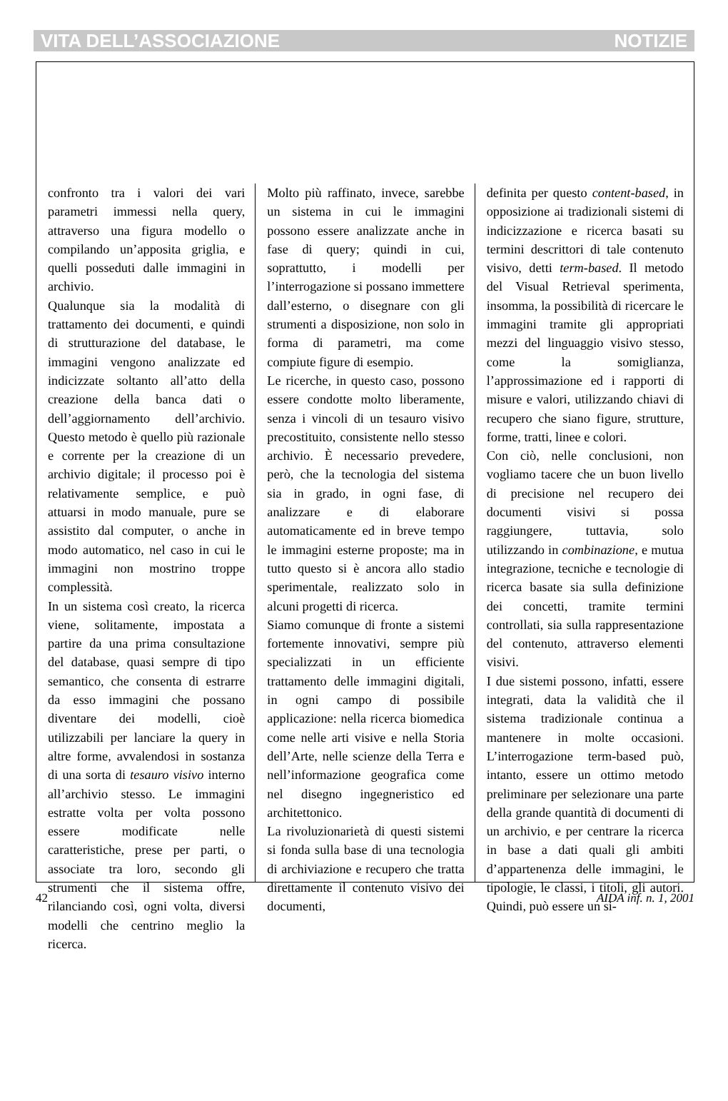VITA DELL’ASSOCIAZIONE NOTIZIE
confronto tra i valori dei vari parametri immessi nella query, attraverso una figura modello o compilando un’apposita griglia, e quelli posseduti dalle immagini in archivio.
Qualunque sia la modalità di trattamento dei documenti, e quindi di strutturazione del database, le immagini vengono analizzate ed indicizzate soltanto all’atto della creazione della banca dati o dell’aggiornamento dell’archivio. Questo metodo è quello più razionale e corrente per la creazione di un archivio digitale; il processo poi è relativamente semplice, e può attuarsi in modo manuale, pure se assistito dal computer, o anche in modo automatico, nel caso in cui le immagini non mostrino troppe complessità.
In un sistema così creato, la ricerca viene, solitamente, impostata a partire da una prima consultazione del database, quasi sempre di tipo semantico, che consenta di estrarre da esso immagini che possano diventare dei modelli, cioè utilizzabili per lanciare la query in altre forme, avvalendosi in sostanza di una sorta di tesauro visivo interno all’archivio stesso. Le immagini estratte volta per volta possono essere modificate nelle caratteristiche, prese per parti, o associate tra loro, secondo gli strumenti che il sistema offre, rilanciando così, ogni volta, diversi modelli che centrino meglio la ricerca.
Molto più raffinato, invece, sarebbe un sistema in cui le immagini possono essere analizzate anche in fase di query; quindi in cui, soprattutto, i modelli per l’interrogazione si possano immettere dall’esterno, o disegnare con gli strumenti a disposizione, non solo in forma di parametri, ma come compiute figure di esempio.
Le ricerche, in questo caso, possono essere condotte molto liberamente, senza i vincoli di un tesauro visivo precostituito, consistente nello stesso archivio. È necessario prevedere, però, che la tecnologia del sistema sia in grado, in ogni fase, di analizzare e di elaborare automaticamente ed in breve tempo le immagini esterne proposte; ma in tutto questo si è ancora allo stadio sperimentale, realizzato solo in alcuni progetti di ricerca.
Siamo comunque di fronte a sistemi fortemente innovativi, sempre più specializzati in un efficiente trattamento delle immagini digitali, in ogni campo di possibile applicazione: nella ricerca biomedica come nelle arti visive e nella Storia dell’Arte, nelle scienze della Terra e nell’informazione geografica come nel disegno ingegneristico ed architettonico.
La rivoluzionarietà di questi sistemi si fonda sulla base di una tecnologia di archiviazione e recupero che tratta direttamente il contenuto visivo dei documenti,
definita per questo content-based, in opposizione ai tradizionali sistemi di indicizzazione e ricerca basati su termini descrittori di tale contenuto visivo, detti term-based. Il metodo del Visual Retrieval sperimenta, insomma, la possibilità di ricercare le immagini tramite gli appropriati mezzi del linguaggio visivo stesso, come la somiglianza, l’approssimazione ed i rapporti di misure e valori, utilizzando chiavi di recupero che siano figure, strutture, forme, tratti, linee e colori.
Con ciò, nelle conclusioni, non vogliamo tacere che un buon livello di precisione nel recupero dei documenti visivi si possa raggiungere, tuttavia, solo utilizzando in combinazione, e mutua integrazione, tecniche e tecnologie di ricerca basate sia sulla definizione dei concetti, tramite termini controllati, sia sulla rappresentazione del contenuto, attraverso elementi visivi.
I due sistemi possono, infatti, essere integrati, data la validità che il sistema tradizionale continua a mantenere in molte occasioni. L’interrogazione term-based può, intanto, essere un ottimo metodo preliminare per selezionare una parte della grande quantità di documenti di un archivio, e per centrare la ricerca in base a dati quali gli ambiti d’appartenenza delle immagini, le tipologie, le classi, i titoli, gli autori. Quindi, può essere un si-
42 AIDA inf. n. 1, 2001